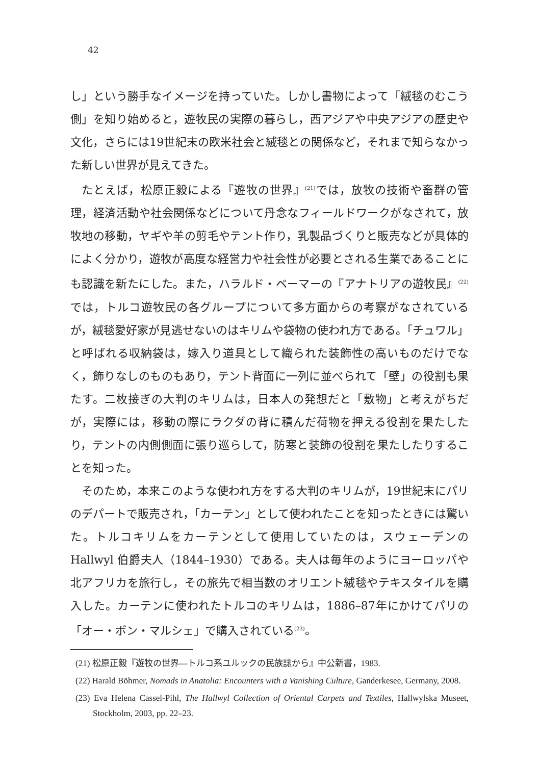42
し」という勝手なイメージを持っていた。しかし書物によって「絨毯のむこう側」を知り始めると，遊牧民の実際の暮らし，西アジアや中央アジアの歴史や文化，さらには19世紀末の欧米社会と絨毯との関係など，それまで知らなかった新しい世界が見えてきた。
たとえば，松原正毅による『遊牧の世界』<sup>(21)</sup>では，放牧の技術や畜群の管理，経済活動や社会関係などについて丹念なフィールドワークがなされて，放牧地の移動，ヤギや羊の剪毛やテント作り，乳製品づくりと販売などが具体的によく分かり，遊牧が高度な経営力や社会性が必要とされる生業であることにも認識を新たにした。また，ハラルド・ベーマーの『アナトリアの遊牧民』<sup>(22)</sup>では，トルコ遊牧民の各グループについて多方面からの考察がなされているが，絨毯愛好家が見逃せないのはキリムや袋物の使われ方である。「チュワル」と呼ばれる収納袋は，嫁入り道具として織られた装飾性の高いものだけでなく，飾りなしのものもあり，テント背面に一列に並べられて「壁」の役割も果たす。二枚接ぎの大判のキリムは，日本人の発想だと「敷物」と考えがちだが，実際には，移動の際にラクダの背に積んだ荷物を押える役割を果たしたり，テントの内側側面に張り巡らして，防寒と装飾の役割を果たしたりすることを知った。
そのため，本来このような使われ方をする大判のキリムが，19世紀末にパリのデパートで販売され，「カーテン」として使われたことを知ったときには驚いた。トルコキリムをカーテンとして使用していたのは，スウェーデンの Hallwyl 伯爵夫人（1844–1930）である。夫人は毎年のようにヨーロッパや北アフリカを旅行し，その旅先で相当数のオリエント絨毯やテキスタイルを購入した。カーテンに使われたトルコのキリムは，1886–87年にかけてパリの「オー・ボン・マルシェ」で購入されている<sup>(23)</sup>。
(21) 松原正毅『遊牧の世界―トルコ系ユルックの民族誌から』中公新書，1983.
(22) Harald Böhmer, Nomads in Anatolia: Encounters with a Vanishing Culture, Ganderkesee, Germany, 2008.
(23) Eva Helena Cassel-Pihl, The Hallwyl Collection of Oriental Carpets and Textiles, Hallwylska Museet, Stockholm, 2003, pp. 22–23.